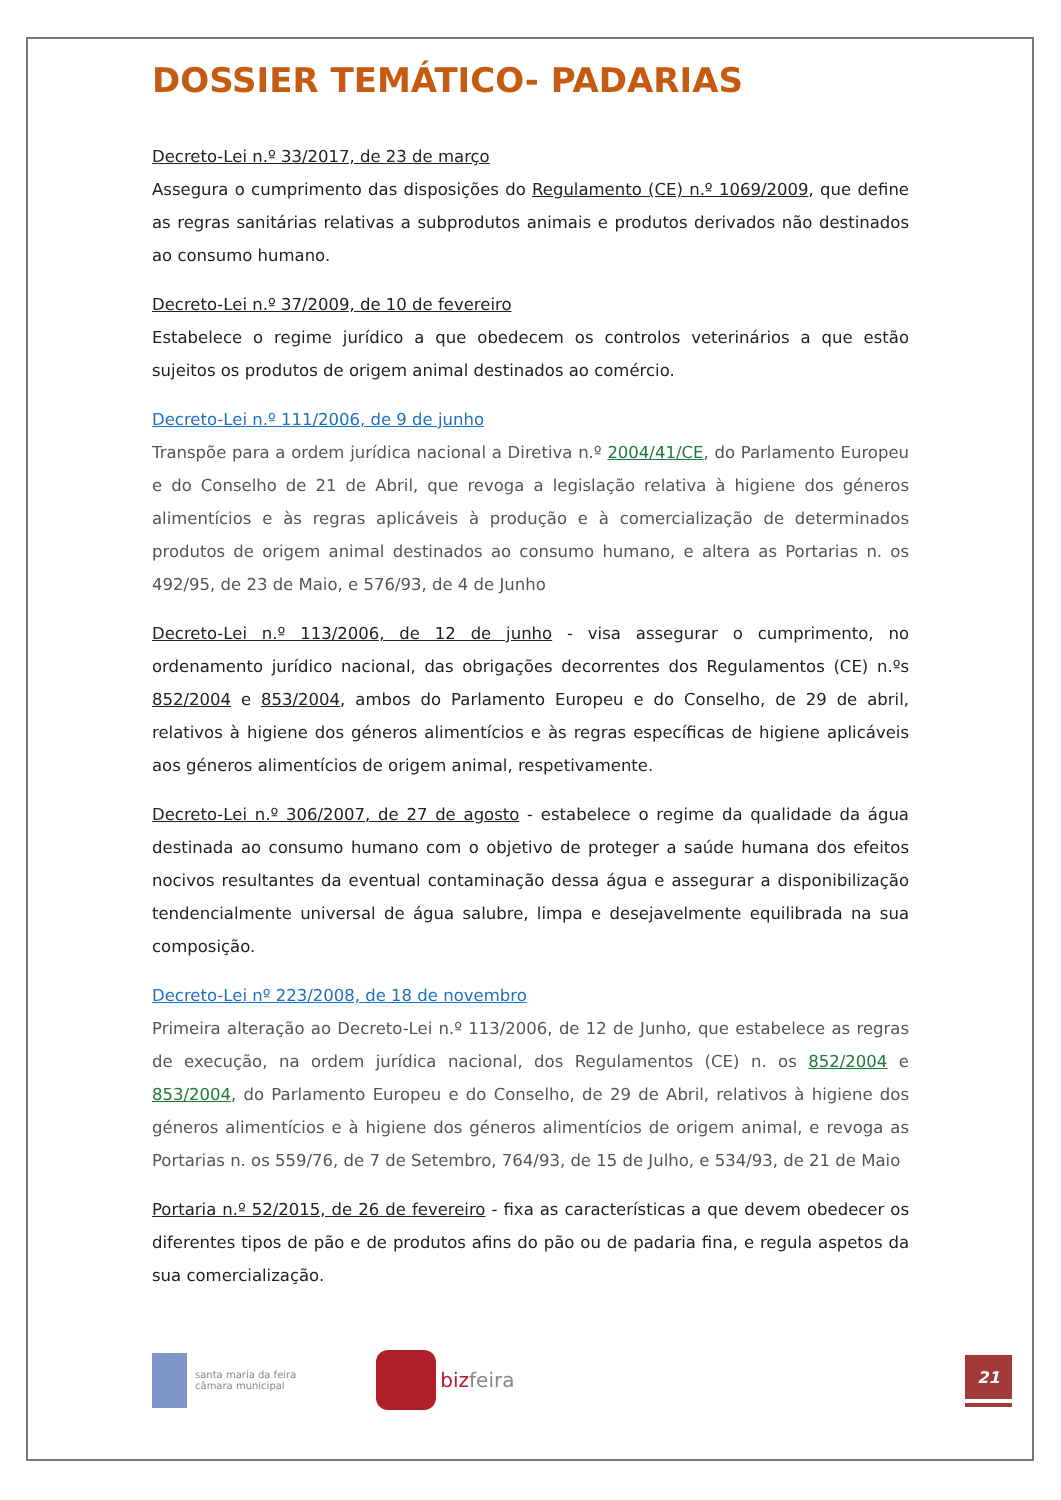DOSSIER TEMÁTICO- PADARIAS
Decreto-Lei n.º 33/2017, de 23 de março
Assegura o cumprimento das disposições do Regulamento (CE) n.º 1069/2009, que define as regras sanitárias relativas a subprodutos animais e produtos derivados não destinados ao consumo humano.
Decreto-Lei n.º 37/2009, de 10 de fevereiro
Estabelece o regime jurídico a que obedecem os controlos veterinários a que estão sujeitos os produtos de origem animal destinados ao comércio.
Decreto-Lei n.º 111/2006, de 9 de junho
Transpõe para a ordem jurídica nacional a Diretiva n.º 2004/41/CE, do Parlamento Europeu e do Conselho de 21 de Abril, que revoga a legislação relativa à higiene dos géneros alimentícios e às regras aplicáveis à produção e à comercialização de determinados produtos de origem animal destinados ao consumo humano, e altera as Portarias n. os 492/95, de 23 de Maio, e 576/93, de 4 de Junho
Decreto-Lei n.º 113/2006, de 12 de junho - visa assegurar o cumprimento, no ordenamento jurídico nacional, das obrigações decorrentes dos Regulamentos (CE) n.ºs 852/2004 e 853/2004, ambos do Parlamento Europeu e do Conselho, de 29 de abril, relativos à higiene dos géneros alimentícios e às regras específicas de higiene aplicáveis aos géneros alimentícios de origem animal, respetivamente.
Decreto-Lei n.º 306/2007, de 27 de agosto - estabelece o regime da qualidade da água destinada ao consumo humano com o objetivo de proteger a saúde humana dos efeitos nocivos resultantes da eventual contaminação dessa água e assegurar a disponibilização tendencialmente universal de água salubre, limpa e desejavelmente equilibrada na sua composição.
Decreto-Lei nº 223/2008, de 18 de novembro
Primeira alteração ao Decreto-Lei n.º 113/2006, de 12 de Junho, que estabelece as regras de execução, na ordem jurídica nacional, dos Regulamentos (CE) n. os 852/2004 e 853/2004, do Parlamento Europeu e do Conselho, de 29 de Abril, relativos à higiene dos géneros alimentícios e à higiene dos géneros alimentícios de origem animal, e revoga as Portarias n. os 559/76, de 7 de Setembro, 764/93, de 15 de Julho, e 534/93, de 21 de Maio
Portaria n.º 52/2015, de 26 de fevereiro - fixa as características a que devem obedecer os diferentes tipos de pão e de produtos afins do pão ou de padaria fina, e regula aspetos da sua comercialização.
santa maria da feira
câmara municipal
bizfeira
21